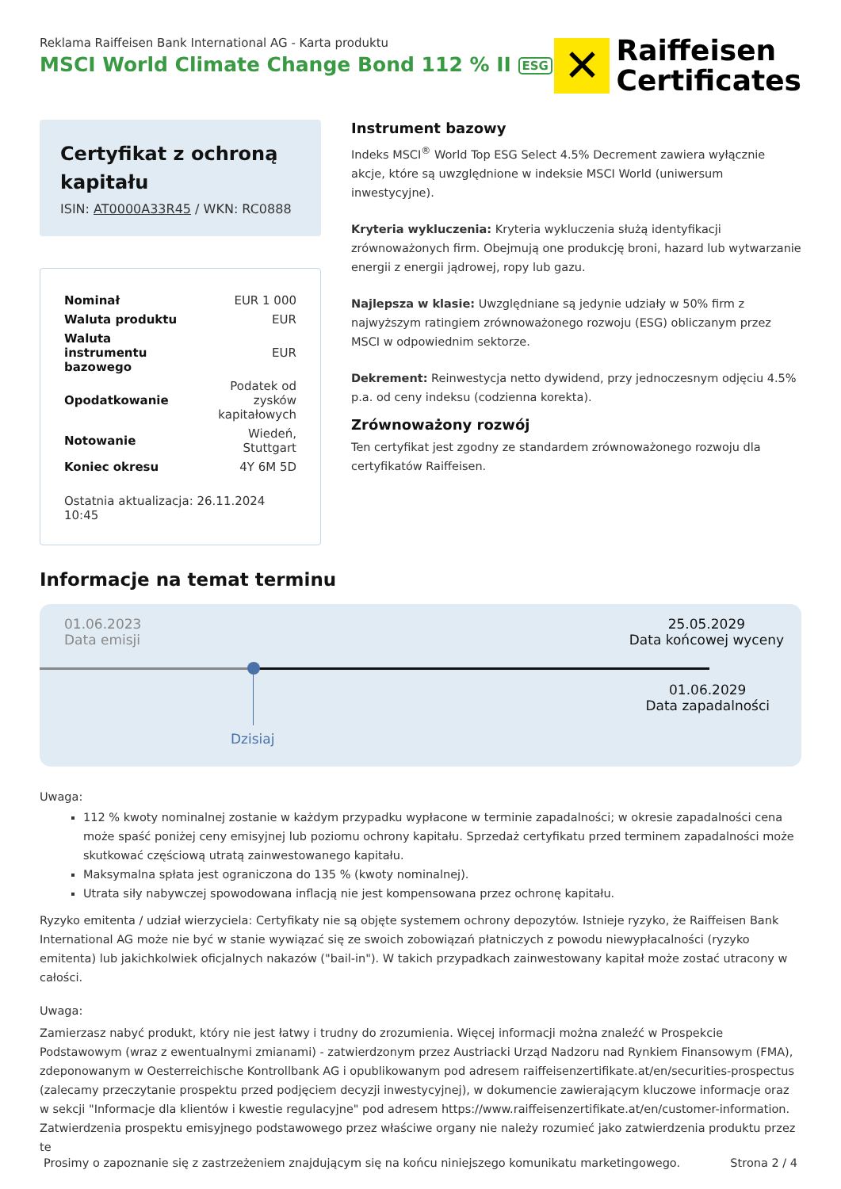Reklama Raiffeisen Bank International AG - Karta produktu
MSCI World Climate Change Bond 112 % II ESG
✕
Raiffeisen
Certificates
Certyfikat z ochroną kapitału
ISIN: AT0000A33R45 / WKN: RC0888
| Nominał | EUR 1 000 |
| Waluta produktu | EUR |
| Waluta instrumentu bazowego | EUR |
| Opodatkowanie | Podatek od zysków kapitałowych |
| Notowanie | Wiedeń, Stuttgart |
| Koniec okresu | 4Y 6M 5D |
Ostatnia aktualizacja: 26.11.2024 10:45
Instrument bazowy
Indeks MSCI<sup>®</sup> World Top ESG Select 4.5% Decrement zawiera wyłącznie akcje, które są uwzględnione w indeksie MSCI World (uniwersum inwestycyjne).
Kryteria wykluczenia: Kryteria wykluczenia służą identyfikacji zrównoważonych firm. Obejmują one produkcję broni, hazard lub wytwarzanie energii z energii jądrowej, ropy lub gazu.
Najlepsza w klasie: Uwzględniane są jedynie udziały w 50% firm z najwyższym ratingiem zrównoważonego rozwoju (ESG) obliczanym przez MSCI w odpowiednim sektorze.
Dekrement: Reinwestycja netto dywidend, przy jednoczesnym odjęciu 4.5% p.a. od ceny indeksu (codzienna korekta).
Zrównoważony rozwój
Ten certyfikat jest zgodny ze standardem zrównoważonego rozwoju dla certyfikatów Raiffeisen.
Informacje na temat terminu
01.06.2023
Data emisji
25.05.2029
Data końcowej wyceny
01.06.2029
Data zapadalności
Dzisiaj
Uwaga:
112 % kwoty nominalnej zostanie w każdym przypadku wypłacone w terminie zapadalności; w okresie zapadalności cena może spaść poniżej ceny emisyjnej lub poziomu ochrony kapitału. Sprzedaż certyfikatu przed terminem zapadalności może skutkować częściową utratą zainwestowanego kapitału.
Maksymalna spłata jest ograniczona do 135 % (kwoty nominalnej).
Utrata siły nabywczej spowodowana inflacją nie jest kompensowana przez ochronę kapitału.
Ryzyko emitenta / udział wierzyciela: Certyfikaty nie są objęte systemem ochrony depozytów. Istnieje ryzyko, że Raiffeisen Bank International AG może nie być w stanie wywiązać się ze swoich zobowiązań płatniczych z powodu niewypłacalności (ryzyko emitenta) lub jakichkolwiek oficjalnych nakazów ("bail-in"). W takich przypadkach zainwestowany kapitał może zostać utracony w całości.
Uwaga:
Zamierzasz nabyć produkt, który nie jest łatwy i trudny do zrozumienia. Więcej informacji można znaleźć w Prospekcie Podstawowym (wraz z ewentualnymi zmianami) - zatwierdzonym przez Austriacki Urząd Nadzoru nad Rynkiem Finansowym (FMA), zdeponowanym w Oesterreichische Kontrollbank AG i opublikowanym pod adresem raiffeisenzertifikate.at/en/securities-prospectus (zalecamy przeczytanie prospektu przed podjęciem decyzji inwestycyjnej), w dokumencie zawierającym kluczowe informacje oraz w sekcji "Informacje dla klientów i kwestie regulacyjne" pod adresem https://www.raiffeisenzertifikate.at/en/customer-information. Zatwierdzenia prospektu emisyjnego podstawowego przez właściwe organy nie należy rozumieć jako zatwierdzenia produktu przez te
Prosimy o zapoznanie się z zastrzeżeniem znajdującym się na końcu niniejszego komunikatu marketingowego. Strona 2 / 4